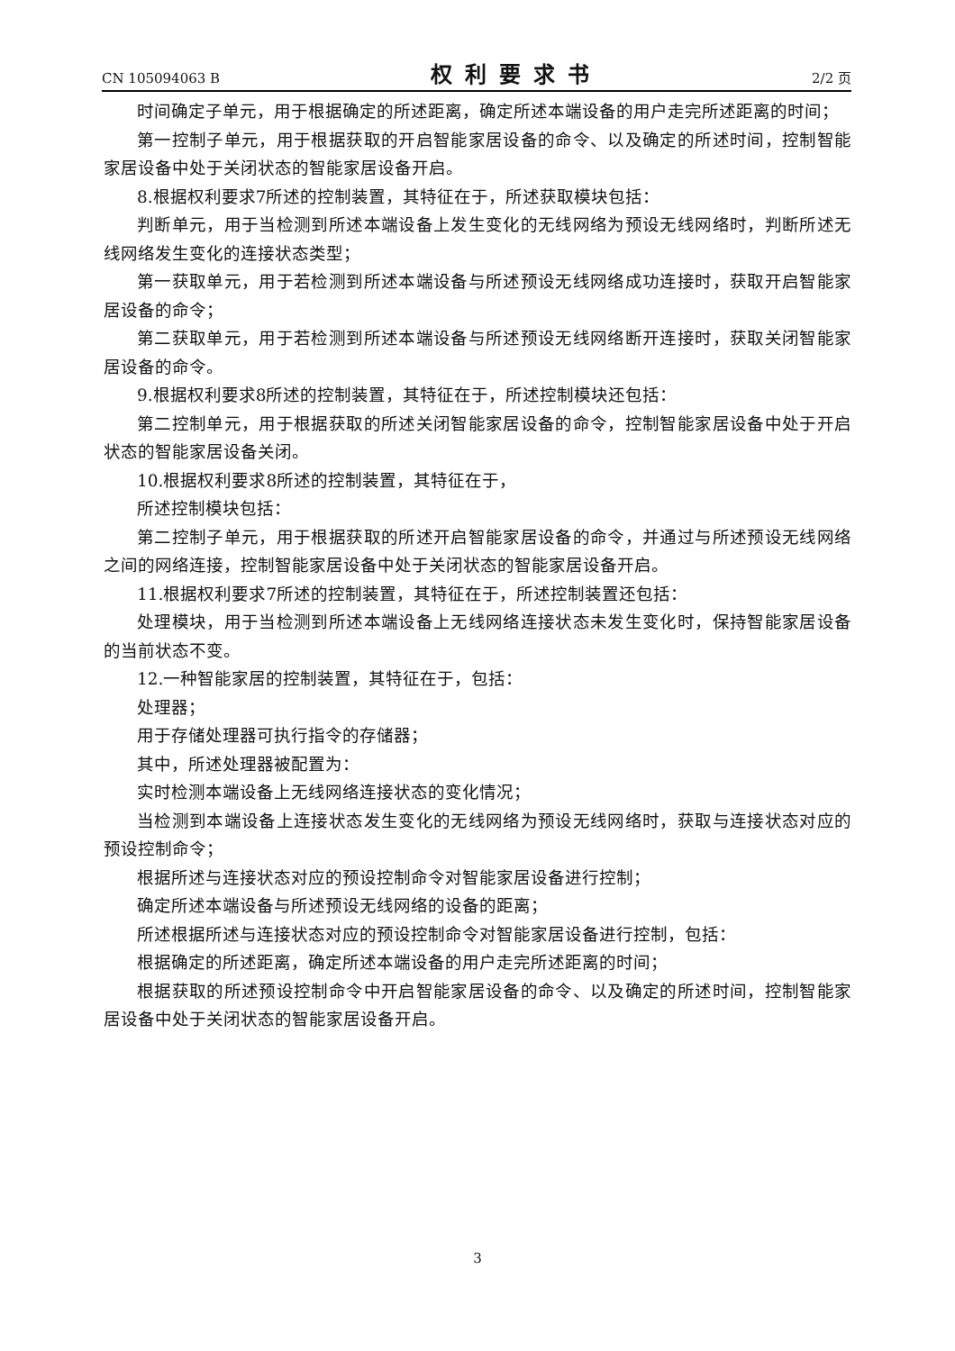CN 105094063 B 权利要求书 2/2 页
时间确定子单元，用于根据确定的所述距离，确定所述本端设备的用户走完所述距离的时间；
第一控制子单元，用于根据获取的开启智能家居设备的命令、以及确定的所述时间，控制智能家居设备中处于关闭状态的智能家居设备开启。
8.根据权利要求7所述的控制装置，其特征在于，所述获取模块包括：
判断单元，用于当检测到所述本端设备上发生变化的无线网络为预设无线网络时，判断所述无线网络发生变化的连接状态类型；
第一获取单元，用于若检测到所述本端设备与所述预设无线网络成功连接时，获取开启智能家居设备的命令；
第二获取单元，用于若检测到所述本端设备与所述预设无线网络断开连接时，获取关闭智能家居设备的命令。
9.根据权利要求8所述的控制装置，其特征在于，所述控制模块还包括：
第二控制单元，用于根据获取的所述关闭智能家居设备的命令，控制智能家居设备中处于开启状态的智能家居设备关闭。
10.根据权利要求8所述的控制装置，其特征在于，
所述控制模块包括：
第二控制子单元，用于根据获取的所述开启智能家居设备的命令，并通过与所述预设无线网络之间的网络连接，控制智能家居设备中处于关闭状态的智能家居设备开启。
11.根据权利要求7所述的控制装置，其特征在于，所述控制装置还包括：
处理模块，用于当检测到所述本端设备上无线网络连接状态未发生变化时，保持智能家居设备的当前状态不变。
12.一种智能家居的控制装置，其特征在于，包括：
处理器；
用于存储处理器可执行指令的存储器；
其中，所述处理器被配置为：
实时检测本端设备上无线网络连接状态的变化情况；
当检测到本端设备上连接状态发生变化的无线网络为预设无线网络时，获取与连接状态对应的预设控制命令；
根据所述与连接状态对应的预设控制命令对智能家居设备进行控制；
确定所述本端设备与所述预设无线网络的设备的距离；
所述根据所述与连接状态对应的预设控制命令对智能家居设备进行控制，包括：
根据确定的所述距离，确定所述本端设备的用户走完所述距离的时间；
根据获取的所述预设控制命令中开启智能家居设备的命令、以及确定的所述时间，控制智能家居设备中处于关闭状态的智能家居设备开启。
3